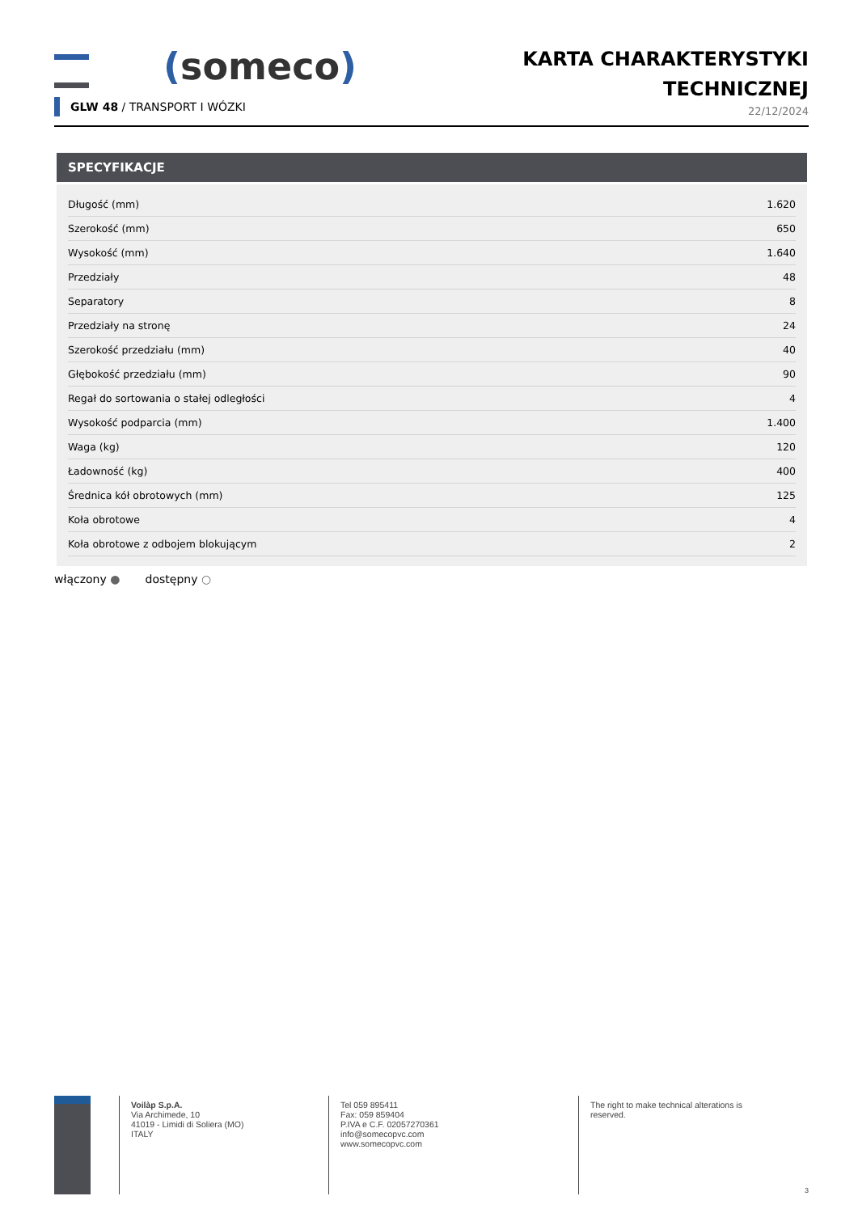(someco)
KARTA CHARAKTERYSTYKI
TECHNICZNEJ
22/12/2024
GLW 48 / TRANSPORT I WÓZKI
SPECYFIKACJE
| Długość (mm) | 1.620 |
| Szerokość (mm) | 650 |
| Wysokość (mm) | 1.640 |
| Przedziały | 48 |
| Separatory | 8 |
| Przedziały na stronę | 24 |
| Szerokość przedziału (mm) | 40 |
| Głębokość przedziału (mm) | 90 |
| Regał do sortowania o stałej odległości | 4 |
| Wysokość podparcia (mm) | 1.400 |
| Waga (kg) | 120 |
| Ładowność (kg) | 400 |
| Średnica kół obrotowych (mm) | 125 |
| Koła obrotowe | 4 |
| Koła obrotowe z odbojem blokującym | 2 |
włączony ● dostępny ○
Voilàp S.p.A.
Via Archimede, 10
41019 - Limidi di Soliera (MO)
ITALY
Tel 059 895411
Fax: 059 859404
P.IVA e C.F. 02057270361
info@somecopvc.com
www.somecopvc.com
The right to make technical alterations is
reserved.
3